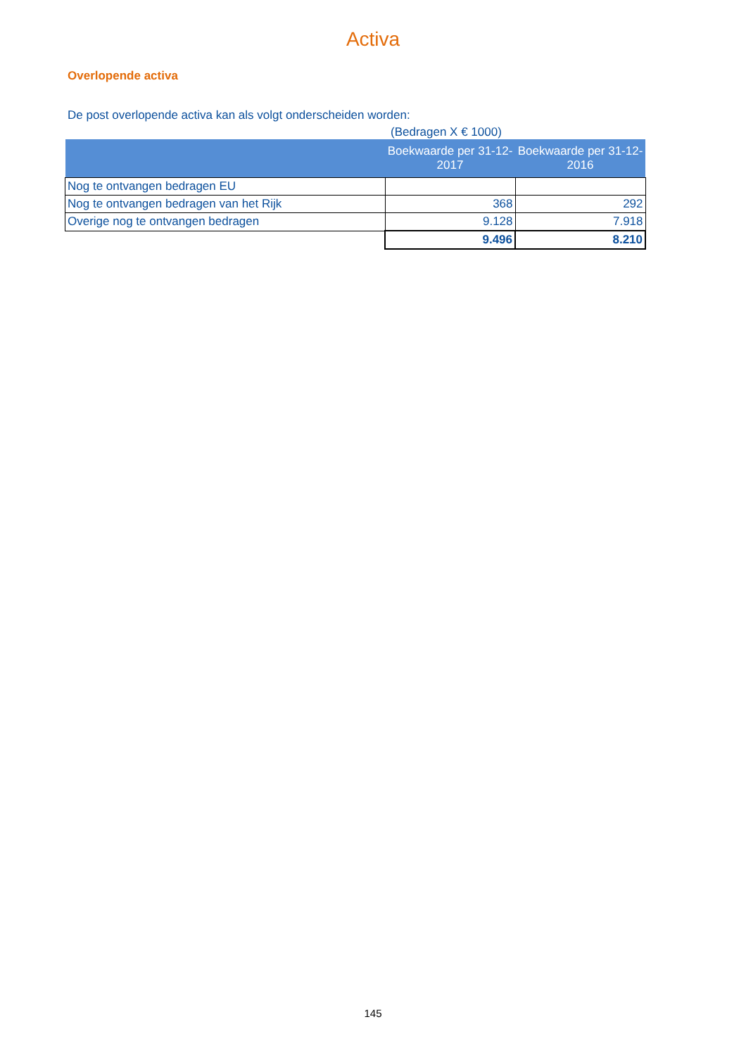Activa
Overlopende activa
De post overlopende activa kan als volgt onderscheiden worden:
(Bedragen X € 1000)
| | Boekwaarde per 31-12-2017 | Boekwaarde per 31-12-2016 |
| --- | --- | --- |
| Nog te ontvangen bedragen EU | | |
| Nog te ontvangen bedragen van het Rijk | 368 | 292 |
| Overige nog te ontvangen bedragen | 9.128 | 7.918 |
| | 9.496 | 8.210 |
145